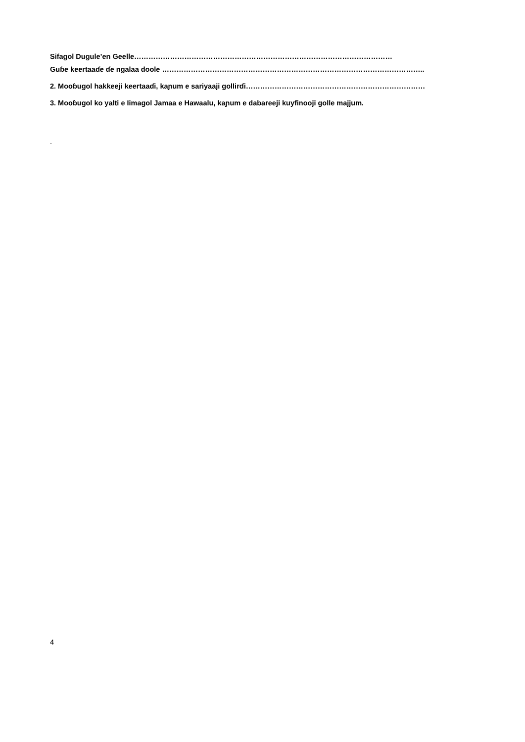Sifagol Dugule’en Geelle………………………………………………………………………………………………
Guɓe keertaaɗe ɗe ngalaa doole ………………………………………………………………………………………………..
2. Mooɓugol hakkeeji keertaaɗi, kaɲum e sariyaaji gollirɗi…………………………………………………………………
3. Mooɓugol ko yalti e Iimagol Jamaa e Hawaalu, kaɲum e dabareeji kuyfinooji golle majjum.
.
4